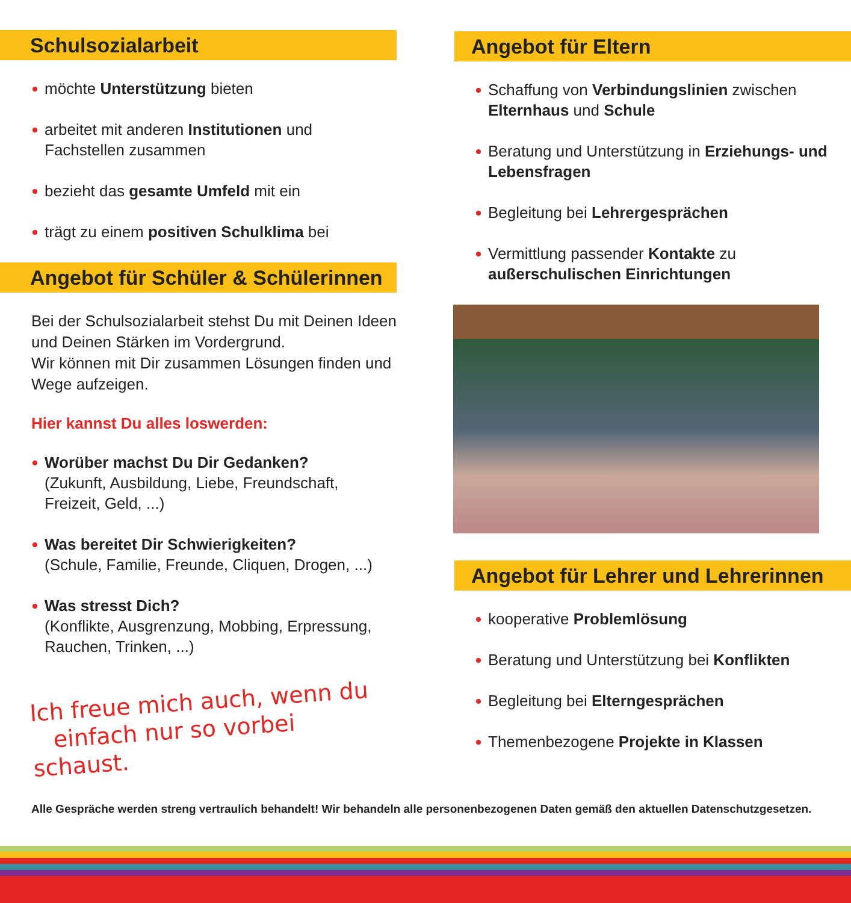Schulsozialarbeit
möchte Unterstützung bieten
arbeitet mit anderen Institutionen und Fachstellen zusammen
bezieht das gesamte Umfeld mit ein
trägt zu einem positiven Schulklima bei
Angebot für Schüler & Schülerinnen
Bei der Schulsozialarbeit stehst Du mit Deinen Ideen und Deinen Stärken im Vordergrund.
Wir können mit Dir zusammen Lösungen finden und Wege aufzeigen.
Hier kannst Du alles loswerden:
Worüber machst Du Dir Gedanken?
(Zukunft, Ausbildung, Liebe, Freundschaft, Freizeit, Geld, ...)
Was bereitet Dir Schwierigkeiten?
(Schule, Familie, Freunde, Cliquen, Drogen, ...)
Was stresst Dich?
(Konflikte, Ausgrenzung, Mobbing, Erpressung, Rauchen, Trinken, ...)
Ich freue mich auch, wenn du
einfach nur so vorbei schaust.
Angebot für Eltern
Schaffung von Verbindungslinien zwischen Elternhaus und Schule
Beratung und Unterstützung in Erziehungs- und Lebensfragen
Begleitung bei Lehrergesprächen
Vermittlung passender Kontakte zu außerschulischen Einrichtungen
Angebot für Lehrer und Lehrerinnen
kooperative Problemlösung
Beratung und Unterstützung bei Konflikten
Begleitung bei Elterngesprächen
Themenbezogene Projekte in Klassen
Alle Gespräche werden streng vertraulich behandelt! Wir behandeln alle personenbezogenen Daten gemäß den aktuellen Datenschutzgesetzen.